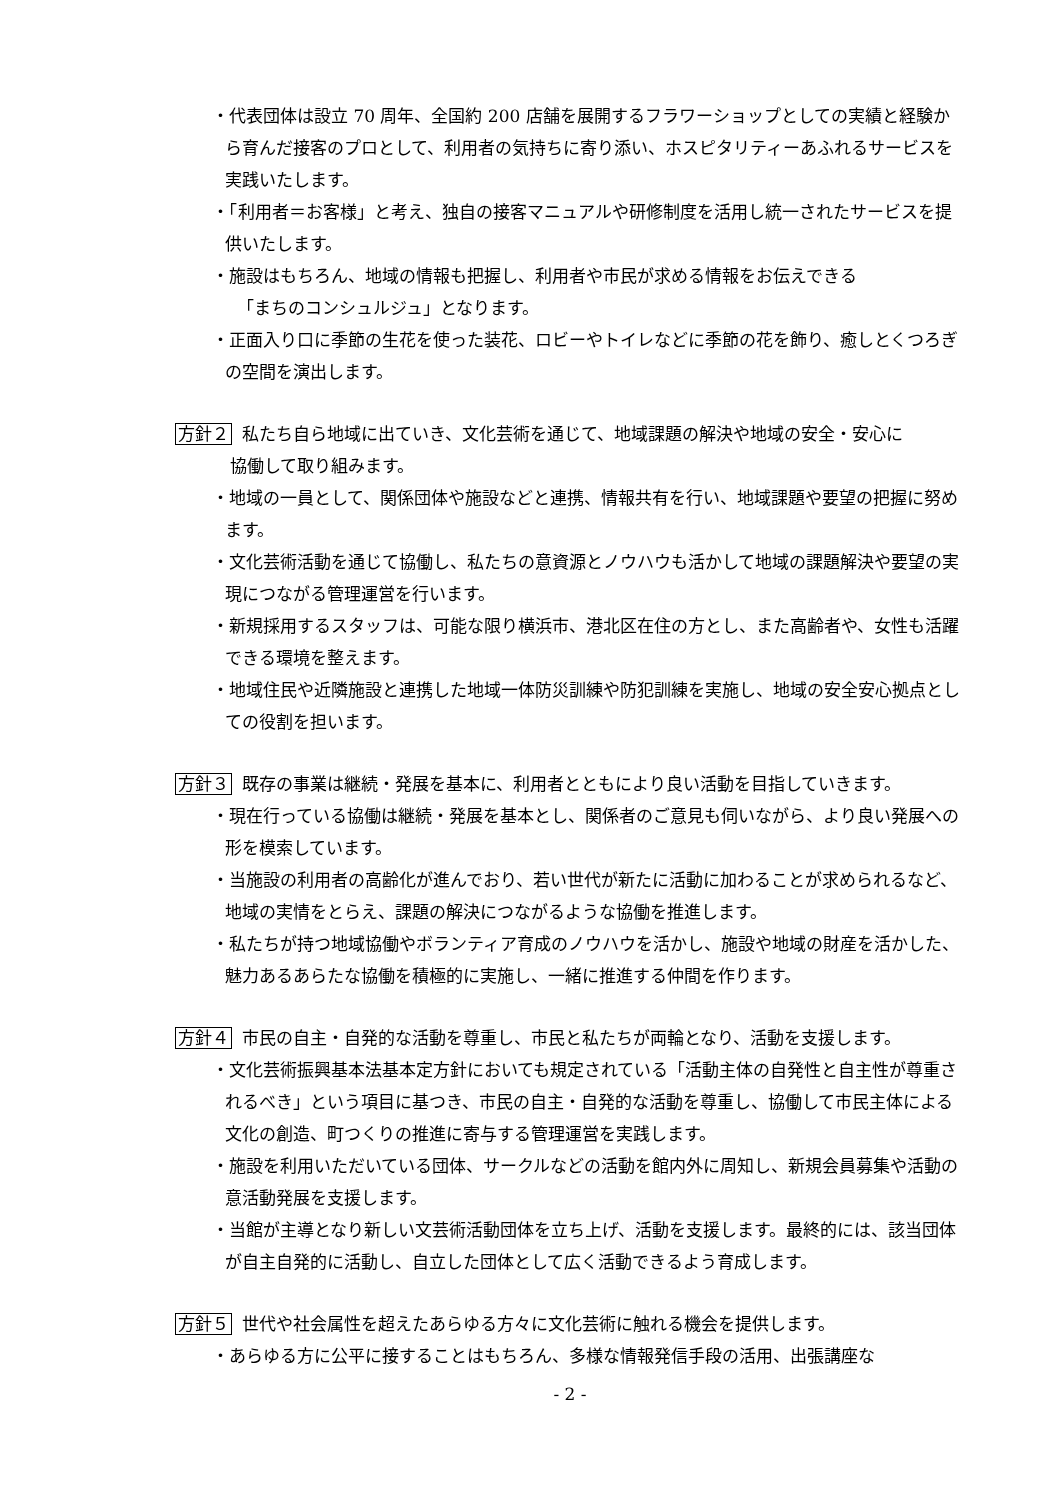・代表団体は設立 70 周年、全国約 200 店舗を展開するフラワーショップとしての実績と経験から育んだ接客のプロとして、利用者の気持ちに寄り添い、ホスピタリティーあふれるサービスを実践いたします。
・「利用者＝お客様」と考え、独自の接客マニュアルや研修制度を活用し統一されたサービスを提供いたします。
・施設はもちろん、地域の情報も把握し、利用者や市民が求める情報をお伝えできる
「まちのコンシュルジュ」となります。
・正面入り口に季節の生花を使った装花、ロビーやトイレなどに季節の花を飾り、癒しとくつろぎの空間を演出します。
方針２ 私たち自ら地域に出ていき、文化芸術を通じて、地域課題の解決や地域の安全・安心に
協働して取り組みます。
・地域の一員として、関係団体や施設などと連携、情報共有を行い、地域課題や要望の把握に努めます。
・文化芸術活動を通じて協働し、私たちの意資源とノウハウも活かして地域の課題解決や要望の実現につながる管理運営を行います。
・新規採用するスタッフは、可能な限り横浜市、港北区在住の方とし、また高齢者や、女性も活躍できる環境を整えます。
・地域住民や近隣施設と連携した地域一体防災訓練や防犯訓練を実施し、地域の安全安心拠点としての役割を担います。
方針３ 既存の事業は継続・発展を基本に、利用者とともにより良い活動を目指していきます。
・現在行っている協働は継続・発展を基本とし、関係者のご意見も伺いながら、より良い発展への形を模索しています。
・当施設の利用者の高齢化が進んでおり、若い世代が新たに活動に加わることが求められるなど、地域の実情をとらえ、課題の解決につながるような協働を推進します。
・私たちが持つ地域協働やボランティア育成のノウハウを活かし、施設や地域の財産を活かした、魅力あるあらたな協働を積極的に実施し、一緒に推進する仲間を作ります。
方針４ 市民の自主・自発的な活動を尊重し、市民と私たちが両輪となり、活動を支援します。
・文化芸術振興基本法基本定方針においても規定されている「活動主体の自発性と自主性が尊重されるべき」という項目に基つき、市民の自主・自発的な活動を尊重し、協働して市民主体による文化の創造、町つくりの推進に寄与する管理運営を実践します。
・施設を利用いただいている団体、サークルなどの活動を館内外に周知し、新規会員募集や活動の意活動発展を支援します。
・当館が主導となり新しい文芸術活動団体を立ち上げ、活動を支援します。最終的には、該当団体が自主自発的に活動し、自立した団体として広く活動できるよう育成します。
方針５ 世代や社会属性を超えたあらゆる方々に文化芸術に触れる機会を提供します。
・あらゆる方に公平に接することはもちろん、多様な情報発信手段の活用、出張講座な
- 2 -